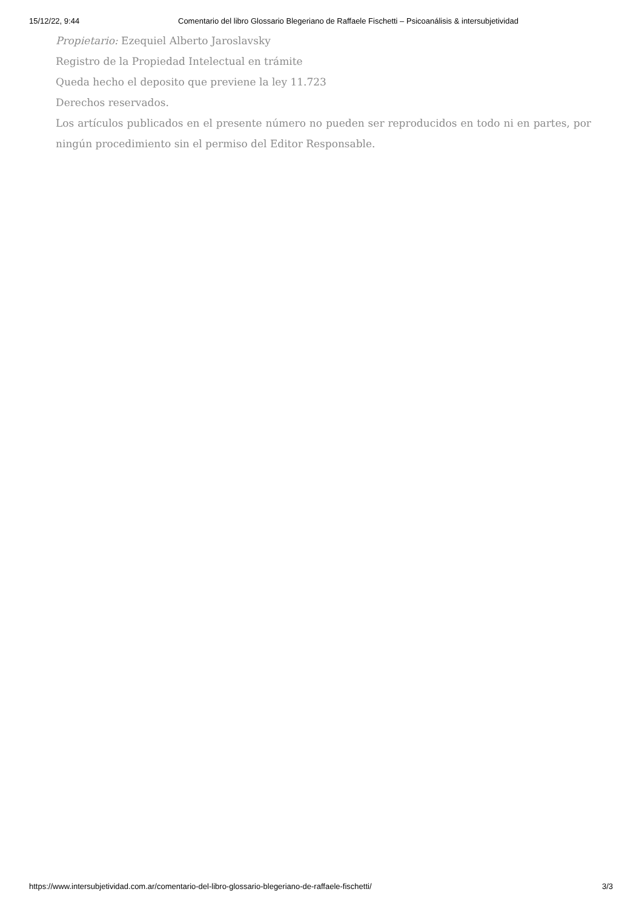15/12/22, 9:44 Comentario del libro Glossario Blegeriano de Raffaele Fischetti – Psicoanálisis & intersubjetividad
Propietario: Ezequiel Alberto Jaroslavsky
Registro de la Propiedad Intelectual en trámite
Queda hecho el deposito que previene la ley 11.723
Derechos reservados.
Los artículos publicados en el presente número no pueden ser reproducidos en todo ni en partes, por ningún procedimiento sin el permiso del Editor Responsable.
https://www.intersubjetividad.com.ar/comentario-del-libro-glossario-blegeriano-de-raffaele-fischetti/ 3/3